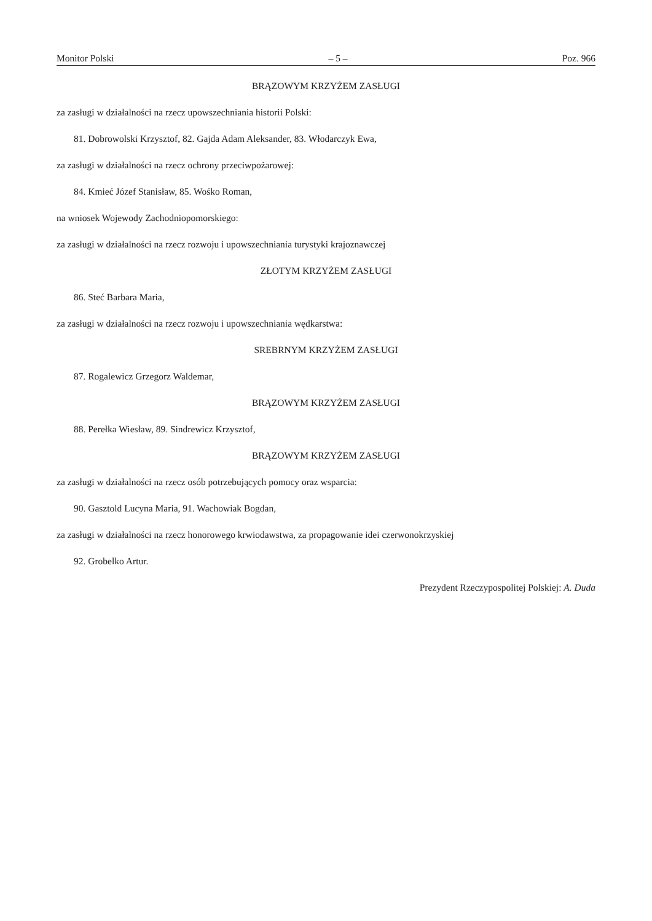Monitor Polski – 5 – Poz. 966
BRĄZOWYM KRZYŻEM ZASŁUGI
za zasługi w działalności na rzecz upowszechniania historii Polski:
81. Dobrowolski Krzysztof, 82. Gajda Adam Aleksander, 83. Włodarczyk Ewa,
za zasługi w działalności na rzecz ochrony przeciwpożarowej:
84. Kmieć Józef Stanisław, 85. Wośko Roman,
na wniosek Wojewody Zachodniopomorskiego:
za zasługi w działalności na rzecz rozwoju i upowszechniania turystyki krajoznawczej
ZŁOTYM KRZYŻEM ZASŁUGI
86. Steć Barbara Maria,
za zasługi w działalności na rzecz rozwoju i upowszechniania wędkarstwa:
SREBRNYM KRZYŻEM ZASŁUGI
87. Rogalewicz Grzegorz Waldemar,
BRĄZOWYM KRZYŻEM ZASŁUGI
88. Perełka Wiesław, 89. Sindrewicz Krzysztof,
BRĄZOWYM KRZYŻEM ZASŁUGI
za zasługi w działalności na rzecz osób potrzebujących pomocy oraz wsparcia:
90. Gasztold Lucyna Maria, 91. Wachowiak Bogdan,
za zasługi w działalności na rzecz honorowego krwiodawstwa, za propagowanie idei czerwonokrzyskiej
92. Grobelko Artur.
Prezydent Rzeczypospolitej Polskiej: A. Duda